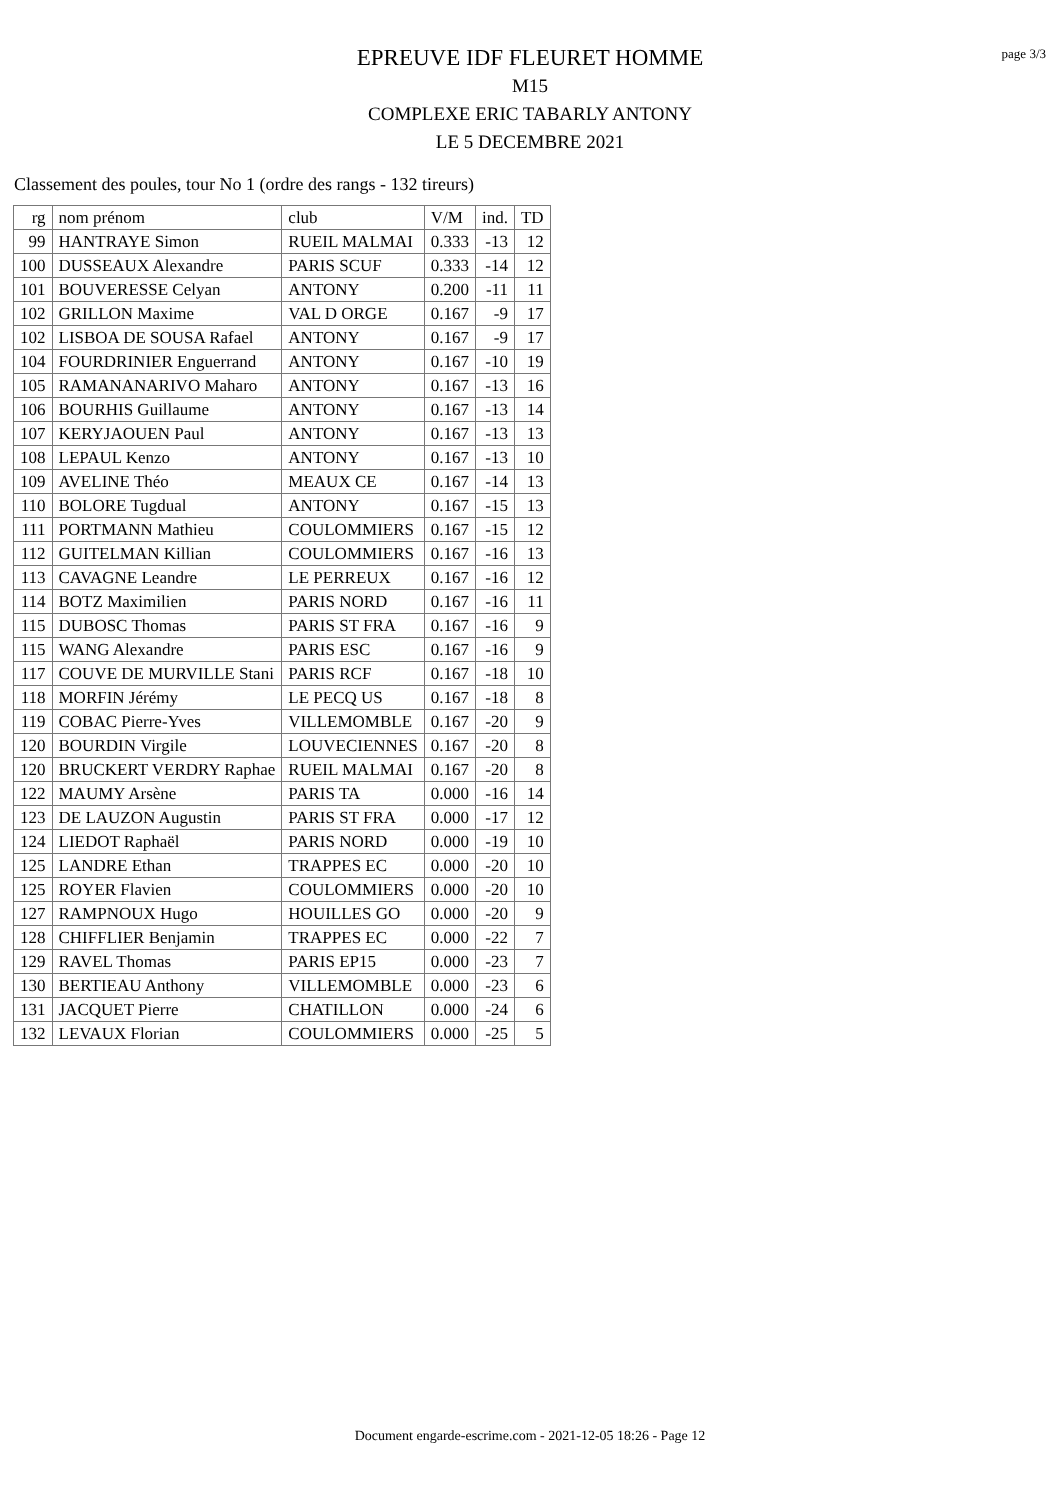page 3/3
EPREUVE IDF FLEURET HOMME
M15
COMPLEXE ERIC TABARLY ANTONY
LE 5 DECEMBRE 2021
Classement des poules, tour No 1 (ordre des rangs - 132 tireurs)
| rg | nom prénom | club | V/M | ind. | TD |
| --- | --- | --- | --- | --- | --- |
| 99 | HANTRAYE Simon | RUEIL MALMAI | 0.333 | -13 | 12 |
| 100 | DUSSEAUX Alexandre | PARIS SCUF | 0.333 | -14 | 12 |
| 101 | BOUVERESSE Celyan | ANTONY | 0.200 | -11 | 11 |
| 102 | GRILLON Maxime | VAL D ORGE | 0.167 | -9 | 17 |
| 102 | LISBOA DE SOUSA Rafael | ANTONY | 0.167 | -9 | 17 |
| 104 | FOURDRINIER Enguerrand | ANTONY | 0.167 | -10 | 19 |
| 105 | RAMANANARIVO Maharo | ANTONY | 0.167 | -13 | 16 |
| 106 | BOURHIS Guillaume | ANTONY | 0.167 | -13 | 14 |
| 107 | KERYJAOUEN Paul | ANTONY | 0.167 | -13 | 13 |
| 108 | LEPAUL Kenzo | ANTONY | 0.167 | -13 | 10 |
| 109 | AVELINE Théo | MEAUX CE | 0.167 | -14 | 13 |
| 110 | BOLORE Tugdual | ANTONY | 0.167 | -15 | 13 |
| 111 | PORTMANN Mathieu | COULOMMIERS | 0.167 | -15 | 12 |
| 112 | GUITELMAN Killian | COULOMMIERS | 0.167 | -16 | 13 |
| 113 | CAVAGNE Leandre | LE PERREUX | 0.167 | -16 | 12 |
| 114 | BOTZ Maximilien | PARIS NORD | 0.167 | -16 | 11 |
| 115 | DUBOSC Thomas | PARIS ST FRA | 0.167 | -16 | 9 |
| 115 | WANG Alexandre | PARIS ESC | 0.167 | -16 | 9 |
| 117 | COUVE DE MURVILLE Stani | PARIS RCF | 0.167 | -18 | 10 |
| 118 | MORFIN Jérémy | LE PECQ US | 0.167 | -18 | 8 |
| 119 | COBAC Pierre-Yves | VILLEMOMBLE | 0.167 | -20 | 9 |
| 120 | BOURDIN Virgile | LOUVECIENNES | 0.167 | -20 | 8 |
| 120 | BRUCKERT VERDRY Raphae | RUEIL MALMAI | 0.167 | -20 | 8 |
| 122 | MAUMY Arsène | PARIS TA | 0.000 | -16 | 14 |
| 123 | DE LAUZON Augustin | PARIS ST FRA | 0.000 | -17 | 12 |
| 124 | LIEDOT Raphaël | PARIS NORD | 0.000 | -19 | 10 |
| 125 | LANDRE Ethan | TRAPPES EC | 0.000 | -20 | 10 |
| 125 | ROYER Flavien | COULOMMIERS | 0.000 | -20 | 10 |
| 127 | RAMPNOUX Hugo | HOUILLES GO | 0.000 | -20 | 9 |
| 128 | CHIFFLIER Benjamin | TRAPPES EC | 0.000 | -22 | 7 |
| 129 | RAVEL Thomas | PARIS EP15 | 0.000 | -23 | 7 |
| 130 | BERTIEAU Anthony | VILLEMOMBLE | 0.000 | -23 | 6 |
| 131 | JACQUET Pierre | CHATILLON | 0.000 | -24 | 6 |
| 132 | LEVAUX Florian | COULOMMIERS | 0.000 | -25 | 5 |
Document engarde-escrime.com - 2021-12-05 18:26 - Page 12